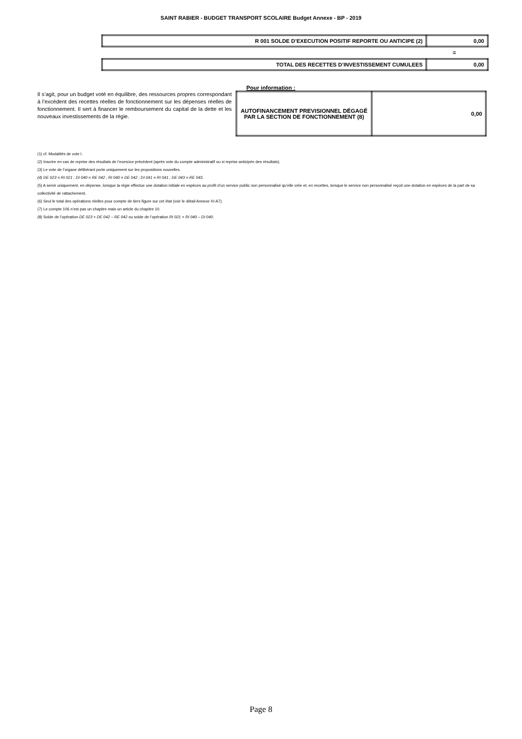SAINT RABIER - BUDGET TRANSPORT SCOLAIRE Budget Annexe - BP - 2019
| R 001 SOLDE D’EXECUTION POSITIF REPORTE OU ANTICIPE (2) | 0,00 |
=
| TOTAL DES RECETTES D’INVESTISSEMENT CUMULEES | 0,00 |
Pour information :
Il s’agit, pour un budget voté en équilibre, des ressources propres correspondant à l’excédent des recettes réelles de fonctionnement sur les dépenses réelles de fonctionnement. Il sert à financer le remboursement du capital de la dette et les nouveaux investissements de la régie.
| AUTOFINANCEMENT PREVISIONNEL DÉGAGÉ PAR LA SECTION DE FONCTIONNEMENT (8) | 0,00 |
(1) cf. Modalités de vote I.
(2) Inscrire en cas de reprise des résultats de l’exercice précédent (après vote du compte administratif ou si reprise anticipée des résultats).
(3) Le vote de l’organe délibérant porte uniquement sur les propositions nouvelles.
(4) DE 023 = RI 021 ; DI 040 = RE 042 ; RI 040 = DE 042 ; DI 041 = RI 041 ; DE 043 = RE 043.
(5) A servir uniquement, en dépense, lorsque la régie effectue une dotation initiale en espèces au profit d’un service public non personnalisé qu’elle crée et, en recettes, lorsque le service non personnalisé reçoit une dotation en espèces de la part de sa collectivité de rattachement.
(6) Seul le total des opérations réelles pour compte de tiers figure sur cet état (voir le détail Annexe IV-A7).
(7) Le compte 106 n’est pas un chapitre mais un article du chapitre 10.
(8) Solde de l’opération DE 023 + DE 042 – RE 042 ou solde de l’opération RI 021 + RI 040 – DI 040.
Page 8